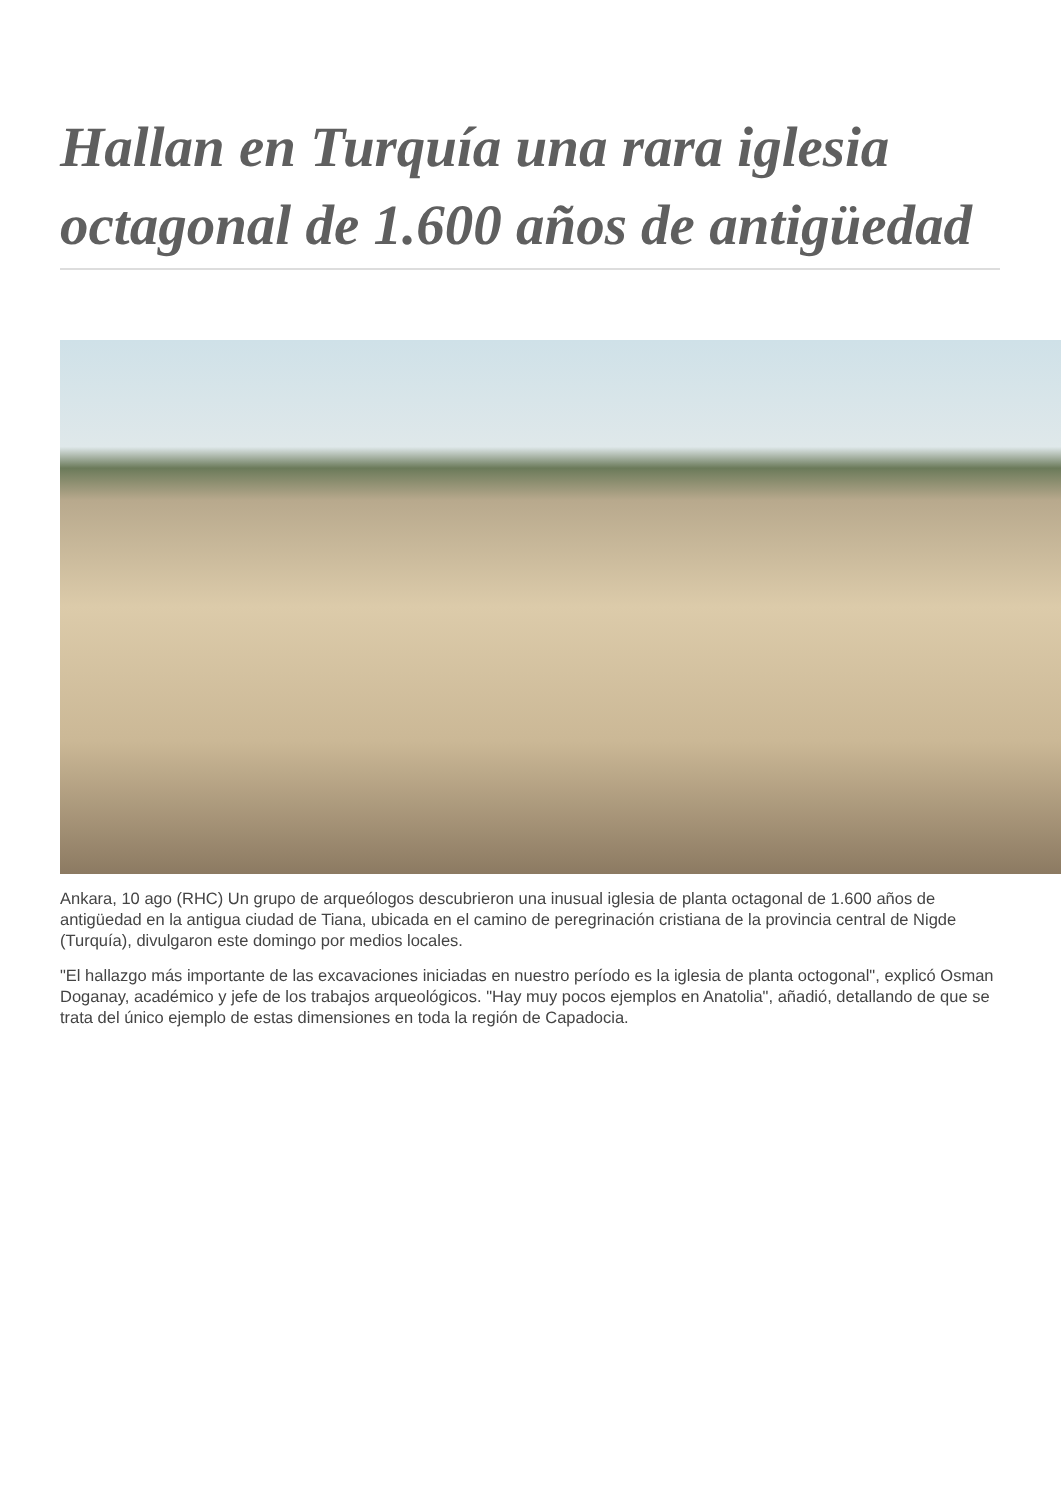Hallan en Turquía una rara iglesia octagonal de 1.600 años de antigüedad
Ankara, 10 ago (RHC) Un grupo de arqueólogos descubrieron una inusual iglesia de planta octagonal de 1.600 años de antigüedad en la antigua ciudad de Tiana, ubicada en el camino de peregrinación cristiana de la provincia central de Nigde (Turquía), divulgaron este domingo por medios locales.
"El hallazgo más importante de las excavaciones iniciadas en nuestro período es la iglesia de planta octogonal", explicó Osman Doganay, académico y jefe de los trabajos arqueológicos. "Hay muy pocos ejemplos en Anatolia", añadió, detallando de que se trata del único ejemplo de estas dimensiones en toda la región de Capadocia.